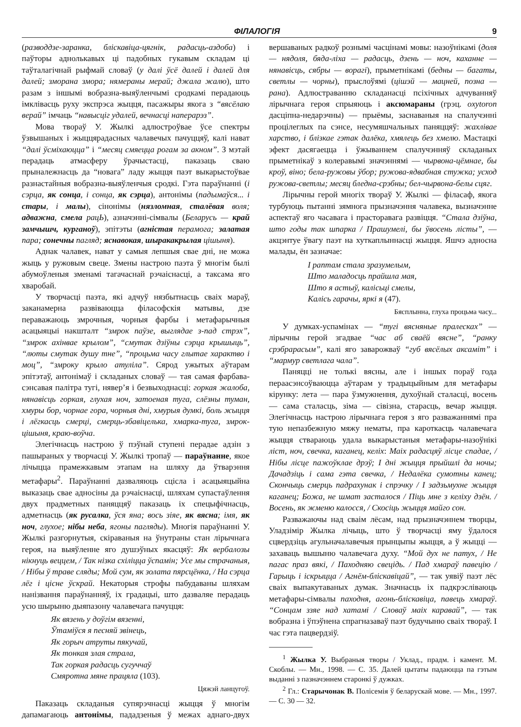ФІЛАЛОГІЯ 9
(разводдзе-заранка, бліскавіца-цягнік, радасць-аздоба) і паўторы аднолькавых ці падобных гукавым складам ці таўталагічнай рыфмай словаў (у далі ўсё далей і далей для далей; зморана змора; нямераны мерай; джала жалю), што разам з іншымі вобразна-выяўленчымі сродкамі перадаюць імклівасць руху экспрэса жыцця, пасажыры якога з “вясёлаю верай” імчаць “навысціг удалей, вечнасці наперарэз”.
Мова твораў У. Жылкі адлюстроўвае ўсе спектры ўзвышаных і жыццярадасных чалавечых пачуццяў, калі нават “далі ўсміхаюцца” і “месяц смяецца рогам за акном”. З мэтай перадаць атмасферу ўрачыстасці, паказаць сваю прыналежнасць да “новага” ладу жыцця паэт выкарыстоўвае разнастайныя вобразна-выяўленчыя сродкі. Гэта параўнанні (і сэрца, як сонца, і сонца, як сэрца), антонімы (падымаўся... і стары, і малы), сінонімы (нязломная, сталёвая воля; адважна, смела рацЬ), азначэнні-сімвалы (Беларусь — край замчышч, курганоў), эпітэты (агністая перамога; залатая пара; сонечны пагляд; яснавокая, шыракакрылая цішыня).
Аднак чалавек, нават у самыя лепшыя свае дні, не можа жыць у ружовым свеце. Змены настрою паэта ў многім былі абумоўленыя зменамі тагачаснай рэчаіснасці, а таксама яго хваробай.
У творчасці паэта, які адчуў нязбытнасць сваіх мараў, заканамерна развіваюцца філасофскія матывы, дзе пераважаюць змрочныя, чорныя фарбы і метафарычныя асацыяцыі накшталт “змрок паўзе, выглядае з-пад стрэх”, “змрок ахінвае крылом”, “смутак дзіўны сэрца крышыць”, “люты смутак душу тне”, “процьма часу глытае характво і моц”, “змроку крыло атуліла”. Сярод ужытых аўтарам эпітэтаў, антонімаў і складаных словаў — тая самая фарбава-сэнсавая палітра тугі, нявер’я і безвыходнасці: горкая жалоба, нянавісць горкая, глухая ноч, затоеная туга, слёзны туман, хмуры бор, чорнае гора, чорныя дні, хмурыя думкі, боль жыцця і лёгкасць смерці, смерць-збавіцелька, хмарка-туга, змрок-цішыня, краю-воўча.
Элегічнасць настрою ў пэўнай ступені перадае адзін з пашыраных у творчасці У. Жылкі тропаў — параўнанне, якое лічыцца прамежкавым этапам на шляху да ўтварэння метафары<sup>2</sup>. Параўнанні дазваляюць сцісла і асацыяцыйна выказаць свае адносіны да рэчаіснасці, шляхам супастаўлення двух прадметных паняццяў паказаць іх спецыфічнасць, адметнасць (як русалка, ўся яна; вось зіяе, як вясна; імя, як ноч, глухое; нібы неба, ягоны пагляды). Многія параўнанні У. Жылкі разгорнутыя, скіраваныя на ўнутраны стан лірычнага героя, на выяўленне яго душэўных якасцяў: Як вербалозы нікнуць веццем, / Так нізка схіліцца ўспамін; Усе мы страчаныя, / Нібы ў траве сляды; Мой сум, як золата пярсцёнка, / На сэрца лёг і цісне ўскрай. Некаторыя строфы пабудаваны шляхам нанізвання параўнанняў, іх градацыі, што дазваляе перадаць усю шырыню дыяпазону чалавечага пачуцця:
Як вязень у доўгім вязенні,
Ўтаміўся я песняй звінець,
Як горыч атруты пякучай,
Як тонкая злая страла,
Так горкая радасць сугуччаў
Смяротна мяне працяла (103).
Цяжэй ланцугоў.
Паказаць складаныя супярэчнасці жыцця ў многім дапамагаюць антонімы, пададзеныя ў межах аднаго-двух вершаваных радкоў рознымі часцінамі мовы: назоўнікамі (доля — нядоля, бяда-ліха — радасць, дзень — ноч, каханне — нянавісць, сябры — ворагі), прыметнікамі (бедны — багаты, светлы — чорны), прыслоўямі (цішэй — мацней, позна — рана). Адлюстраванню складанасці псіхічных адчуванняў лірычнага героя спрыяюць і аксюмараны (грэц. oxytoron дасціпна-недарэчны) — прыёмы, заснаваныя на спалучэнні процілеглых па сэнсе, несумяшчальных паняццяў: жахлівае харство, і блізкае гэтак далёка, хмялець без хмелю. Мастацкі эфект дасягаецца і ўжываннем спалучэнняў складаных прыметнікаў з колеравымі значэннямі — чырвона-цёмнае, бы кроў, віно; бела-ружовы ўбор; ружова-ядвабная стужка; усход ружова-светлы; месяц бледна-срэбны; бел-чырвона-белы сцяг.
Лірычны герой многіх твораў У. Жылкі — філасаф, якога турбуюць пытанні зямнога прызначэння чалавека, вызначэнне аспектаў яго часавага і прасторавага развіцця. “Стала дзіўна, што годы так шпарка / Прашумелі, бы ўвосень лісты”, — акцэнтуе ўвагу паэт на хуткаплыннасці жыцця. Яшчэ адносна малады, ён зазначае:
І раптам стала зразумелым,
Што маладосць прайшла мая,
Што я астыў, калісьці смелы,
Калісь гарачы, яркі я (47).
Бясплынна, глуха процьма часу...
У думках-успамінах — “тугі вясняные пралесках” — лірычны герой згадвае “час аб сваёй вясне”, “ранку срэбрарасым”, калі яго заварожваў “губ вясёлых аксаміт” і “мармур светлага чала”.
Паняцці не толькі вясны, але і іншых пораў года пераасэнсоўваюцца аўтарам у традыцыйным для метафары кірунку: лета — пара ўзмужнення, духоўнай сталасці, восень — сама сталасць, зіма — сівізна, старасць, вечар жыцця. Элегічнасць настрою лірычнага героя з яго разважаннямі пра тую непазбежную мяжу нематы, пра кароткасць чалавечага жыцця ствараюць удала выкарыстаныя метафары-назоўнікі ліст, ноч, свечка, каганец, келіх: Маіх радасцяў лісце спадае, / Нібы лісце пажоўклае дрэў; І дні жыцця прыйшлі да ночы; Дачадзіць і сама гэта свечка, / Недалёка сумотны канец; Скончыць смерць падрахунак і спрэчку / І задзьмухне жыцця каганец; Божа, не шмат засталося / Піць мне з келіху дзён. / Восень, як жменю калосся, / Скосіць жыцця майго сон.
Разважаючы над сваім лёсам, над прызначэннем творцы, Уладзімір Жылка лічыць, што ў творчасці яму ўдалося сцвердзіць агульначалавечыя прынцыпы жыцця, а ў жыцці — захаваць вышыню чалавечага духу. “Мой дух не патух, / Не пагас праз вякі, / Паходняю свецідь. / Пад хмараў павецію / Гарыць і іскрыцца / Агнём-бліскавіцай”, — так уявіў паэт лёс сваіх выпакутаваных думак. Значнасць іх падкрэсліваюць метафары-сімвалы паходня, агонь-бліскавіца, павець хмараў. “Сонцам ззяе над хатамі / Словаў маіх каравай”, — так вобразна і ўпэўнена спрагназаваў паэт будучыню сваіх твораў. І час гэта пацвердзіў.
<sup>1</sup> Жылка У. Выбраныя творы / Уклад., прадм. і камент. М. Скоблы. — Мн., 1998. — С. 35. Далей цытаты падаюцца па гэтым выданні з пазначэннем старонкі ў дужках.
<sup>2</sup> Гл.: Старычонак В. Полісемія ў беларускай мове. — Мн., 1997. — С. 30 — 32.